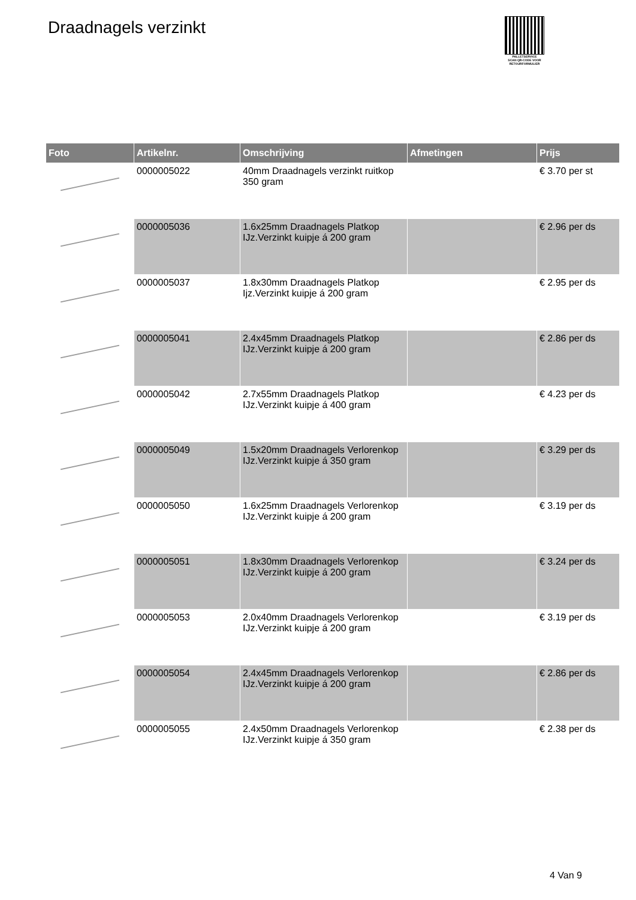Draadnagels verzinkt
PALLETSERVICE
SCAN QR-CODE VOOR RETOURFORMULIER
| Foto | Artikelnr. | Omschrijving | Afmetingen | Prijs |
| --- | --- | --- | --- | --- |
| | 0000005022 | 40mm Draadnagels verzinkt ruitkop 350 gram | | € 3.70 per st |
| | 0000005036 | 1.6x25mm Draadnagels Platkop IJz.Verzinkt kuipje á 200 gram | | € 2.96 per ds |
| | 0000005037 | 1.8x30mm Draadnagels Platkop Ijz.Verzinkt kuipje á 200 gram | | € 2.95 per ds |
| | 0000005041 | 2.4x45mm Draadnagels Platkop IJz.Verzinkt kuipje á 200 gram | | € 2.86 per ds |
| | 0000005042 | 2.7x55mm Draadnagels Platkop IJz.Verzinkt kuipje á 400 gram | | € 4.23 per ds |
| | 0000005049 | 1.5x20mm Draadnagels Verlorenkop IJz.Verzinkt kuipje á 350 gram | | € 3.29 per ds |
| | 0000005050 | 1.6x25mm Draadnagels Verlorenkop IJz.Verzinkt kuipje á 200 gram | | € 3.19 per ds |
| | 0000005051 | 1.8x30mm Draadnagels Verlorenkop IJz.Verzinkt kuipje á 200 gram | | € 3.24 per ds |
| | 0000005053 | 2.0x40mm Draadnagels Verlorenkop IJz.Verzinkt kuipje á 200 gram | | € 3.19 per ds |
| | 0000005054 | 2.4x45mm Draadnagels Verlorenkop IJz.Verzinkt kuipje á 200 gram | | € 2.86 per ds |
| | 0000005055 | 2.4x50mm Draadnagels Verlorenkop IJz.Verzinkt kuipje á 350 gram | | € 2.38 per ds |
4 Van 9